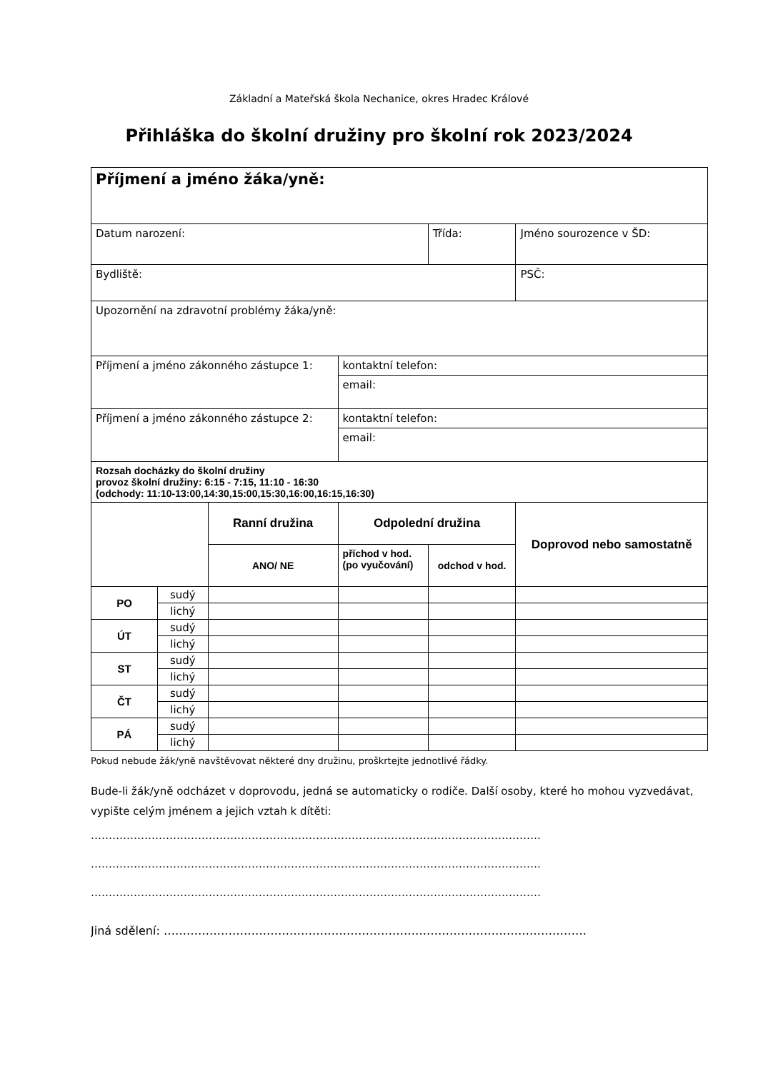Základní a Mateřská škola Nechanice, okres Hradec Králové
Přihláška do školní družiny pro školní rok 2023/2024
| Příjmení a jméno žáka/yně: | | | | | | |
| Datum narození: | | | | Třída: | Jméno sourozence v ŠD: | |
| Bydliště: | | | | | | PSČ: |
| Upozornění na zdravotní problémy žáka/yně: | | | | | | |
| Příjmení a jméno zákonného zástupce 1: | | | kontaktní telefon: | | | |
| | | | email: | | | |
| Příjmení a jméno zákonného zástupce 2: | | | kontaktní telefon: | | | |
| | | | email: | | | |
| Rozsah docházky do školní družiny provoz školní družiny: 6:15 - 7:15, 11:10 - 16:30 (odchody: 11:10-13:00,14:30,15:00,15:30,16:00,16:15,16:30) | | | | | | |
| | | Ranní družina | Odpolední družina | | Doprovod nebo samostatně | |
| | | ANO/ NE | příchod v hod. (po vyučování) | odchod v hod. | | |
| PO | sudý | | | | | |
| | lichý | | | | | |
| ÚT | sudý | | | | | |
| | lichý | | | | | |
| ST | sudý | | | | | |
| | lichý | | | | | |
| ČT | sudý | | | | | |
| | lichý | | | | | |
| PÁ | sudý | | | | | |
| | lichý | | | | | |
Pokud nebude žák/yně navštěvovat některé dny družinu, proškrtejte jednotlivé řádky.
Bude-li žák/yně odcházet v doprovodu, jedná se automaticky o rodiče. Další osoby, které ho mohou vyzvedávat, vypište celým jménem a jejich vztah k dítěti:
………………………………………………………………………………………………………………
………………………………………………………………………………………………………………
………………………………………………………………………………………………………………
Jiná sdělení: …………………………………………………………………………………………………